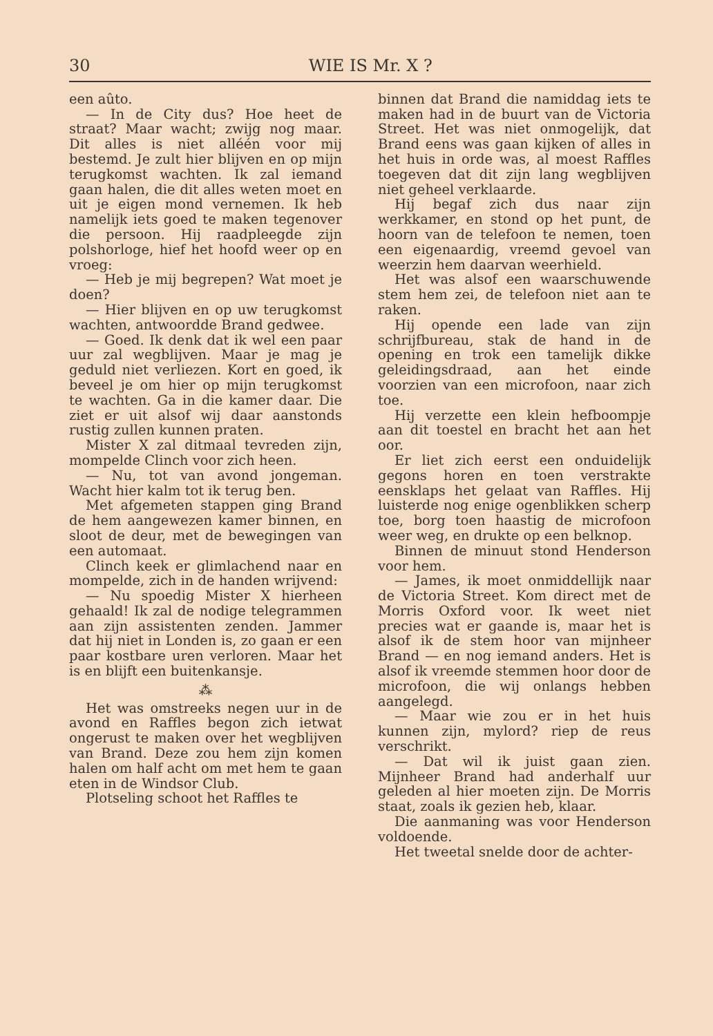30 WIE IS Mr. X ?
een aûto.
— In de City dus? Hoe heet de straat? Maar wacht; zwijg nog maar. Dit alles is niet alléén voor mij bestemd. Je zult hier blijven en op mijn terugkomst wachten. Ik zal iemand gaan halen, die dit alles weten moet en uit je eigen mond vernemen. Ik heb namelijk iets goed te maken tegenover die persoon. Hij raadpleegde zijn polshorloge, hief het hoofd weer op en vroeg:
— Heb je mij begrepen? Wat moet je doen?
— Hier blijven en op uw terugkomst wachten, antwoordde Brand gedwee.
— Goed. Ik denk dat ik wel een paar uur zal wegblijven. Maar je mag je geduld niet verliezen. Kort en goed, ik beveel je om hier op mijn terugkomst te wachten. Ga in die kamer daar. Die ziet er uit alsof wij daar aanstonds rustig zullen kunnen praten.
Mister X zal ditmaal tevreden zijn, mompelde Clinch voor zich heen.
— Nu, tot van avond jongeman. Wacht hier kalm tot ik terug ben.
Met afgemeten stappen ging Brand de hem aangewezen kamer binnen, en sloot de deur, met de bewegingen van een automaat.
Clinch keek er glimlachend naar en mompelde, zich in de handen wrijvend:
— Nu spoedig Mister X hierheen gehaald! Ik zal de nodige telegrammen aan zijn assistenten zenden. Jammer dat hij niet in Londen is, zo gaan er een paar kostbare uren verloren. Maar het is en blijft een buitenkansje.
⁂
Het was omstreeks negen uur in de avond en Raffles begon zich ietwat ongerust te maken over het wegblijven van Brand. Deze zou hem zijn komen halen om half acht om met hem te gaan eten in de Windsor Club.
Plotseling schoot het Raffles te
binnen dat Brand die namiddag iets te maken had in de buurt van de Victoria Street. Het was niet onmogelijk, dat Brand eens was gaan kijken of alles in het huis in orde was, al moest Raffles toegeven dat dit zijn lang wegblijven niet geheel verklaarde.
Hij begaf zich dus naar zijn werkkamer, en stond op het punt, de hoorn van de telefoon te nemen, toen een eigenaardig, vreemd gevoel van weerzin hem daarvan weerhield.
Het was alsof een waarschuwende stem hem zei, de telefoon niet aan te raken.
Hij opende een lade van zijn schrijfbureau, stak de hand in de opening en trok een tamelijk dikke geleidingsdraad, aan het einde voorzien van een microfoon, naar zich toe.
Hij verzette een klein hefboompje aan dit toestel en bracht het aan het oor.
Er liet zich eerst een onduidelijk gegons horen en toen verstrakte eensklaps het gelaat van Raffles. Hij luisterde nog enige ogenblikken scherp toe, borg toen haastig de microfoon weer weg, en drukte op een belknop.
Binnen de minuut stond Henderson voor hem.
— James, ik moet onmiddellijk naar de Victoria Street. Kom direct met de Morris Oxford voor. Ik weet niet precies wat er gaande is, maar het is alsof ik de stem hoor van mijnheer Brand — en nog iemand anders. Het is alsof ik vreemde stemmen hoor door de microfoon, die wij onlangs hebben aangelegd.
— Maar wie zou er in het huis kunnen zijn, mylord? riep de reus verschrikt.
— Dat wil ik juist gaan zien. Mijnheer Brand had anderhalf uur geleden al hier moeten zijn. De Morris staat, zoals ik gezien heb, klaar.
Die aanmaning was voor Henderson voldoende.
Het tweetal snelde door de achter-